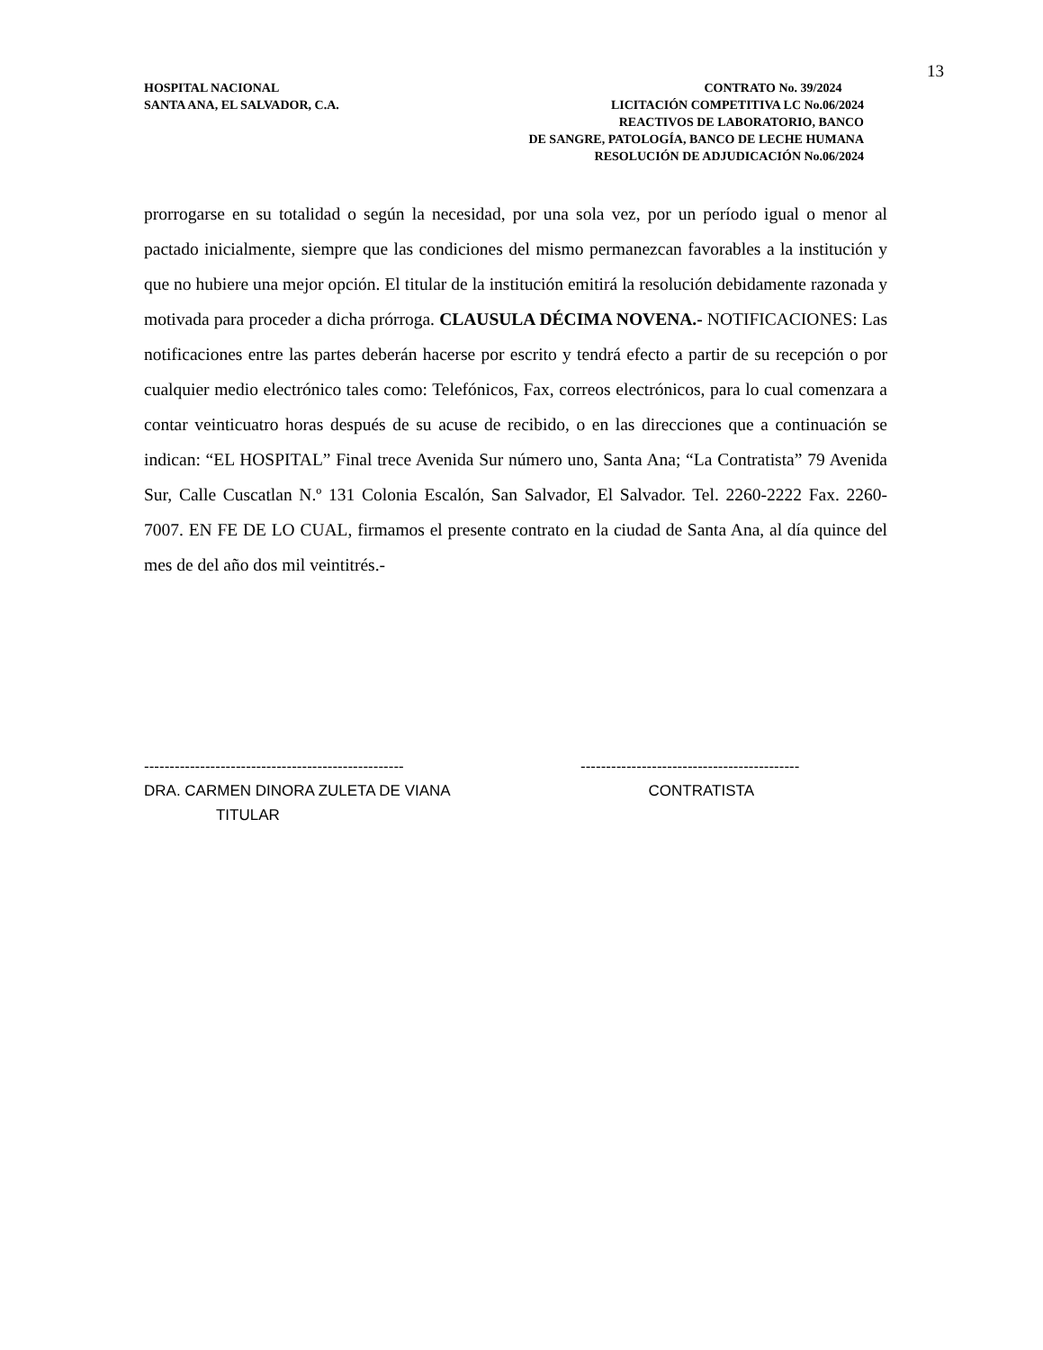13
HOSPITAL NACIONAL
SANTA ANA, EL SALVADOR, C.A.
CONTRATO No. 39/2024
LICITACIÓN COMPETITIVA LC No.06/2024
REACTIVOS DE LABORATORIO, BANCO
DE SANGRE, PATOLOGÍA, BANCO DE LECHE HUMANA
RESOLUCIÓN DE ADJUDICACIÓN No.06/2024
prorrogarse en su totalidad o según la necesidad, por una sola vez, por un período igual o menor al pactado inicialmente, siempre que las condiciones del mismo permanezcan favorables a la institución y que no hubiere una mejor opción. El titular de la institución emitirá la resolución debidamente razonada y motivada para proceder a dicha prórroga. CLAUSULA DÉCIMA NOVENA.- NOTIFICACIONES: Las notificaciones entre las partes deberán hacerse por escrito y tendrá efecto a partir de su recepción o por cualquier medio electrónico tales como: Telefónicos, Fax, correos electrónicos, para lo cual comenzara a contar veinticuatro horas después de su acuse de recibido, o en las direcciones que a continuación se indican: “EL HOSPITAL” Final trece Avenida Sur número uno, Santa Ana; “La Contratista” 79 Avenida Sur, Calle Cuscatlan N.º 131 Colonia Escalón, San Salvador, El Salvador. Tel. 2260-2222 Fax. 2260-7007. EN FE DE LO CUAL, firmamos el presente contrato en la ciudad de Santa Ana, al día quince del mes de del año dos mil veintitrés.-
--------------------------------------------------- DRA. CARMEN DINORA ZULETA DE VIANA TITULAR
------------------------------------------- CONTRATISTA